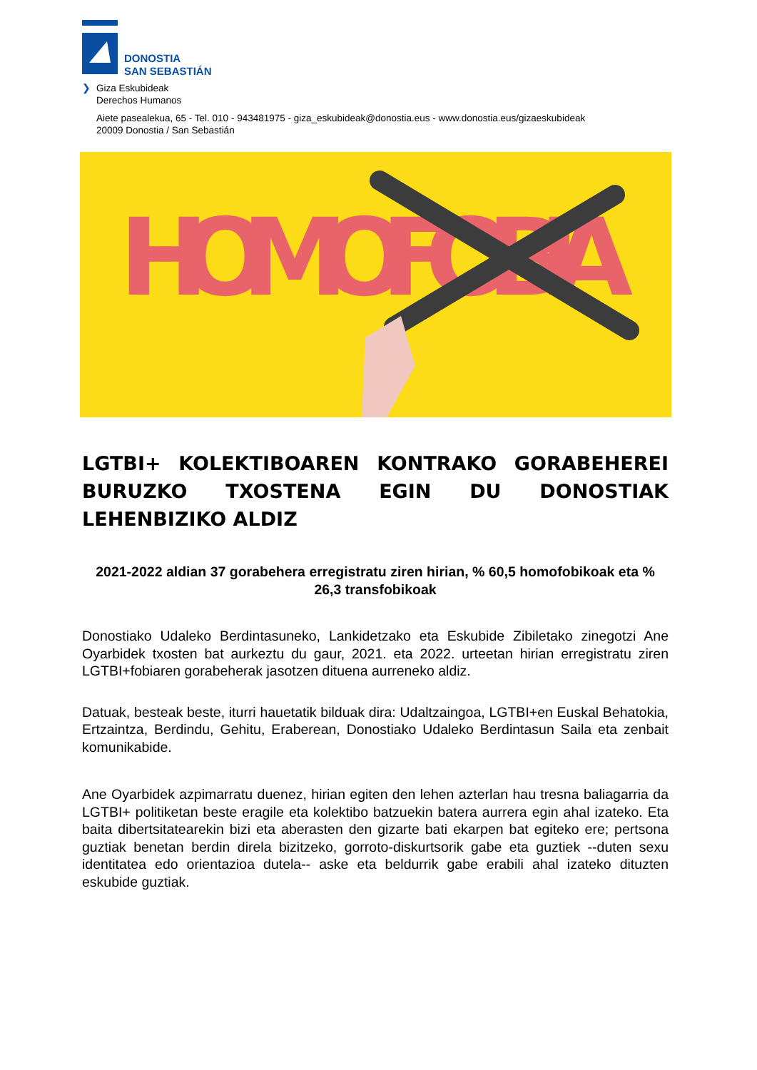DONOSTIA
SAN SEBASTIÁN
❯ Giza Eskubideak
Derechos Humanos
Aiete pasealekua, 65 - Tel. 010 - 943481975 - giza_eskubideak@donostia.eus - www.donostia.eus/gizaeskubideak
20009 Donostia / San Sebastián
HOMOFOBIA
LGTBI+ KOLEKTIBOAREN KONTRAKO GORABEHEREI BURUZKO TXOSTENA EGIN DU DONOSTIAK LEHENBIZIKO ALDIZ
2021-2022 aldian 37 gorabehera erregistratu ziren hirian, % 60,5 homofobikoak eta % 26,3 transfobikoak
Donostiako Udaleko Berdintasuneko, Lankidetzako eta Eskubide Zibiletako zinegotzi Ane Oyarbidek txosten bat aurkeztu du gaur, 2021. eta 2022. urteetan hirian erregistratu ziren LGTBI+fobiaren gorabeherak jasotzen dituena aurreneko aldiz.
Datuak, besteak beste, iturri hauetatik bilduak dira: Udaltzaingoa, LGTBI+en Euskal Behatokia, Ertzaintza, Berdindu, Gehitu, Eraberean, Donostiako Udaleko Berdintasun Saila eta zenbait komunikabide.
Ane Oyarbidek azpimarratu duenez, hirian egiten den lehen azterlan hau tresna baliagarria da LGTBI+ politiketan beste eragile eta kolektibo batzuekin batera aurrera egin ahal izateko. Eta baita dibertsitatearekin bizi eta aberasten den gizarte bati ekarpen bat egiteko ere; pertsona guztiak benetan berdin direla bizitzeko, gorroto-diskurtsorik gabe eta guztiek --duten sexu identitatea edo orientazioa dutela-- aske eta beldurrik gabe erabili ahal izateko dituzten eskubide guztiak.